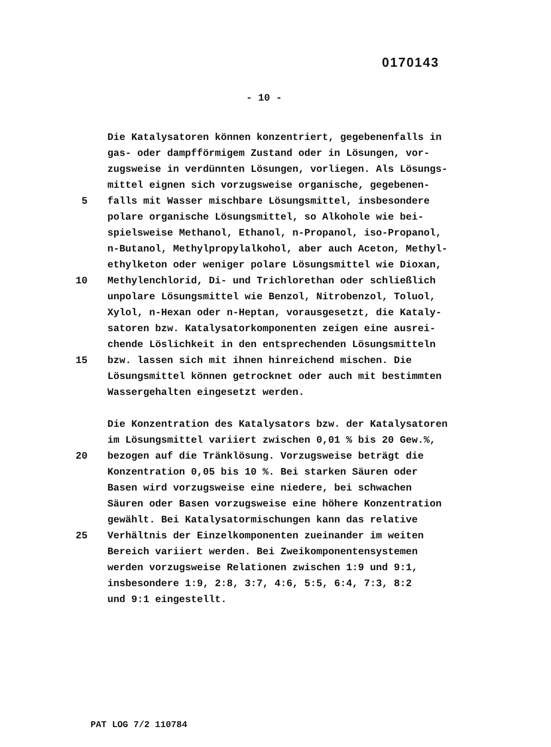0170143
- 10 -
Die Katalysatoren können konzentriert, gegebenenfalls in
gas- oder dampfförmigem Zustand oder in Lösungen, vor-
zugsweise in verdünnten Lösungen, vorliegen. Als Lösungs-
mittel eignen sich vorzugsweise organische, gegebenen-
5 falls mit Wasser mischbare Lösungsmittel, insbesondere
polare organische Lösungsmittel, so Alkohole wie bei-
spielsweise Methanol, Ethanol, n-Propanol, iso-Propanol,
n-Butanol, Methylpropylalkohol, aber auch Aceton, Methyl-
ethylketon oder weniger polare Lösungsmittel wie Dioxan,
10 Methylenchlorid, Di- und Trichlorethan oder schließlich
unpolare Lösungsmittel wie Benzol, Nitrobenzol, Toluol,
Xylol, n-Hexan oder n-Heptan, vorausgesetzt, die Kataly-
satoren bzw. Katalysatorkomponenten zeigen eine ausrei-
chende Löslichkeit in den entsprechenden Lösungsmitteln
15 bzw. lassen sich mit ihnen hinreichend mischen. Die
Lösungsmittel können getrocknet oder auch mit bestimmten
Wassergehalten eingesetzt werden.
Die Konzentration des Katalysators bzw. der Katalysatoren
im Lösungsmittel variiert zwischen 0,01 % bis 20 Gew.%,
20 bezogen auf die Tränklösung. Vorzugsweise beträgt die
Konzentration 0,05 bis 10 %. Bei starken Säuren oder
Basen wird vorzugsweise eine niedere, bei schwachen
Säuren oder Basen vorzugsweise eine höhere Konzentration
gewählt. Bei Katalysatormischungen kann das relative
25 Verhältnis der Einzelkomponenten zueinander im weiten
Bereich variiert werden. Bei Zweikomponentensystemen
werden vorzugsweise Relationen zwischen 1:9 und 9:1,
insbesondere 1:9, 2:8, 3:7, 4:6, 5:5, 6:4, 7:3, 8:2
und 9:1 eingestellt.
PAT LOG 7/2 110784